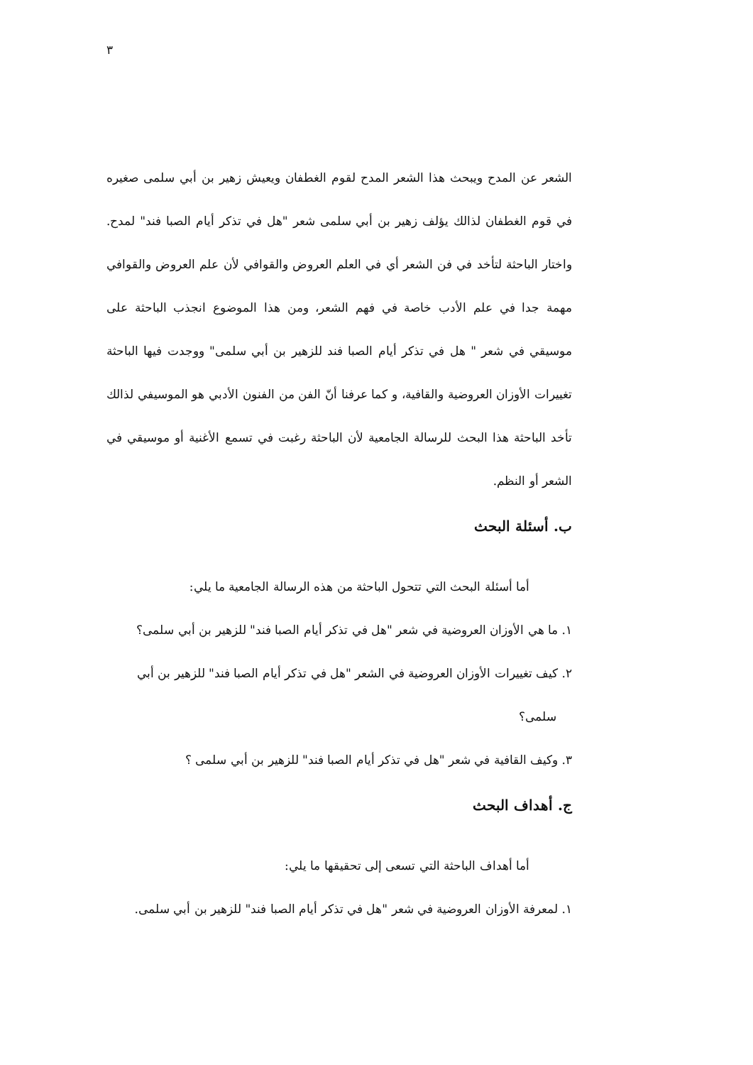٣
الشعر عن المدح ويبحث هذا الشعر المدح لقوم الغطفان ويعيش زهير بن أبي سلمى صغيره في قوم الغطفان لذالك يؤلف زهير بن أبي سلمى شعر "هل في تذكر أيام الصبا فند" لمدح. واختار الباحثة لتأخد في فن الشعر أي في العلم العروض والقوافي لأن علم العروض والقوافي مهمة جدا في علم الأدب خاصة في فهم الشعر، ومن هذا الموضوع انجذب الباحثة على موسيقي في شعر " هل في تذكر أيام الصبا فند للزهير بن أبي سلمى" ووجدت فيها الباحثة تغييرات الأوزان العروضية والقافية، و كما عرفنا أنّ الفن من الفنون الأدبي هو الموسيفي لذالك تأخد الباحثة هذا البحث للرسالة الجامعية لأن الباحثة رغبت في تسمع الأغنية أو موسيقي في الشعر أو النظم.
ب. أسئلة البحث
أما أسئلة البحث التي تتحول الباحثة من هذه الرسالة الجامعية ما يلي:
١. ما هي الأوزان العروضية في شعر "هل في تذكر أيام الصبا فند" للزهير بن أبي سلمى؟
٢. كيف تغييرات الأوزان العروضية في الشعر "هل في تذكر أيام الصبا فند" للزهير بن أبي
سلمى؟
٣. وكيف القافية في شعر "هل في تذكر أيام الصبا فند" للزهير بن أبي سلمى ؟
ج. أهداف البحث
أما أهداف الباحثة التي تسعى إلى تحقيقها ما يلي:
١. لمعرفة الأوزان العروضية في شعر "هل في تذكر أيام الصبا فند" للزهير بن أبي سلمى.